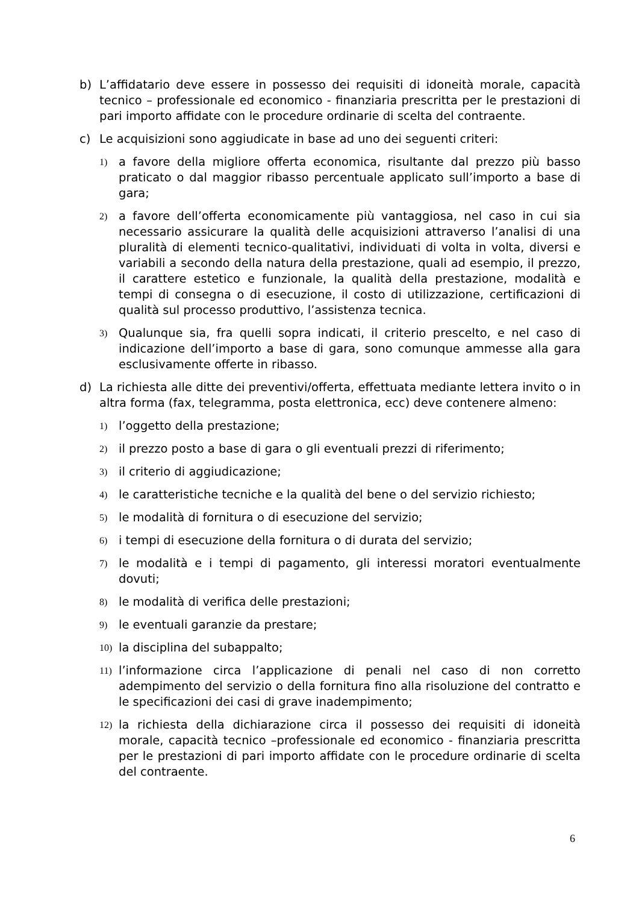b) L’affidatario deve essere in possesso dei requisiti di idoneità morale, capacità tecnico – professionale ed economico - finanziaria prescritta per le prestazioni di pari importo affidate con le procedure ordinarie di scelta del contraente.
c) Le acquisizioni sono aggiudicate in base ad uno dei seguenti criteri:
1)
a favore della migliore offerta economica, risultante dal prezzo più basso praticato o dal maggior ribasso percentuale applicato sull’importo a base di gara;
2)
a favore dell’offerta economicamente più vantaggiosa, nel caso in cui sia necessario assicurare la qualità delle acquisizioni attraverso l’analisi di una pluralità di elementi tecnico-qualitativi, individuati di volta in volta, diversi e variabili a secondo della natura della prestazione, quali ad esempio, il prezzo, il carattere estetico e funzionale, la qualità della prestazione, modalità e tempi di consegna o di esecuzione, il costo di utilizzazione, certificazioni di qualità sul processo produttivo, l’assistenza tecnica.
3)
Qualunque sia, fra quelli sopra indicati, il criterio prescelto, e nel caso di indicazione dell’importo a base di gara, sono comunque ammesse alla gara esclusivamente offerte in ribasso.
d) La richiesta alle ditte dei preventivi/offerta, effettuata mediante lettera invito o in altra forma (fax, telegramma, posta elettronica, ecc) deve contenere almeno:
1)
l’oggetto della prestazione;
2)
il prezzo posto a base di gara o gli eventuali prezzi di riferimento;
3)
il criterio di aggiudicazione;
4)
le caratteristiche tecniche e la qualità del bene o del servizio richiesto;
5)
le modalità di fornitura o di esecuzione del servizio;
6)
i tempi di esecuzione della fornitura o di durata del servizio;
7)
le modalità e i tempi di pagamento, gli interessi moratori eventualmente dovuti;
8)
le modalità di verifica delle prestazioni;
9)
le eventuali garanzie da prestare;
10)
la disciplina del subappalto;
11)
l’informazione circa l’applicazione di penali nel caso di non corretto adempimento del servizio o della fornitura fino alla risoluzione del contratto e le specificazioni dei casi di grave inadempimento;
12)
la richiesta della dichiarazione circa il possesso dei requisiti di idoneità morale, capacità tecnico –professionale ed economico - finanziaria prescritta per le prestazioni di pari importo affidate con le procedure ordinarie di scelta del contraente.
6